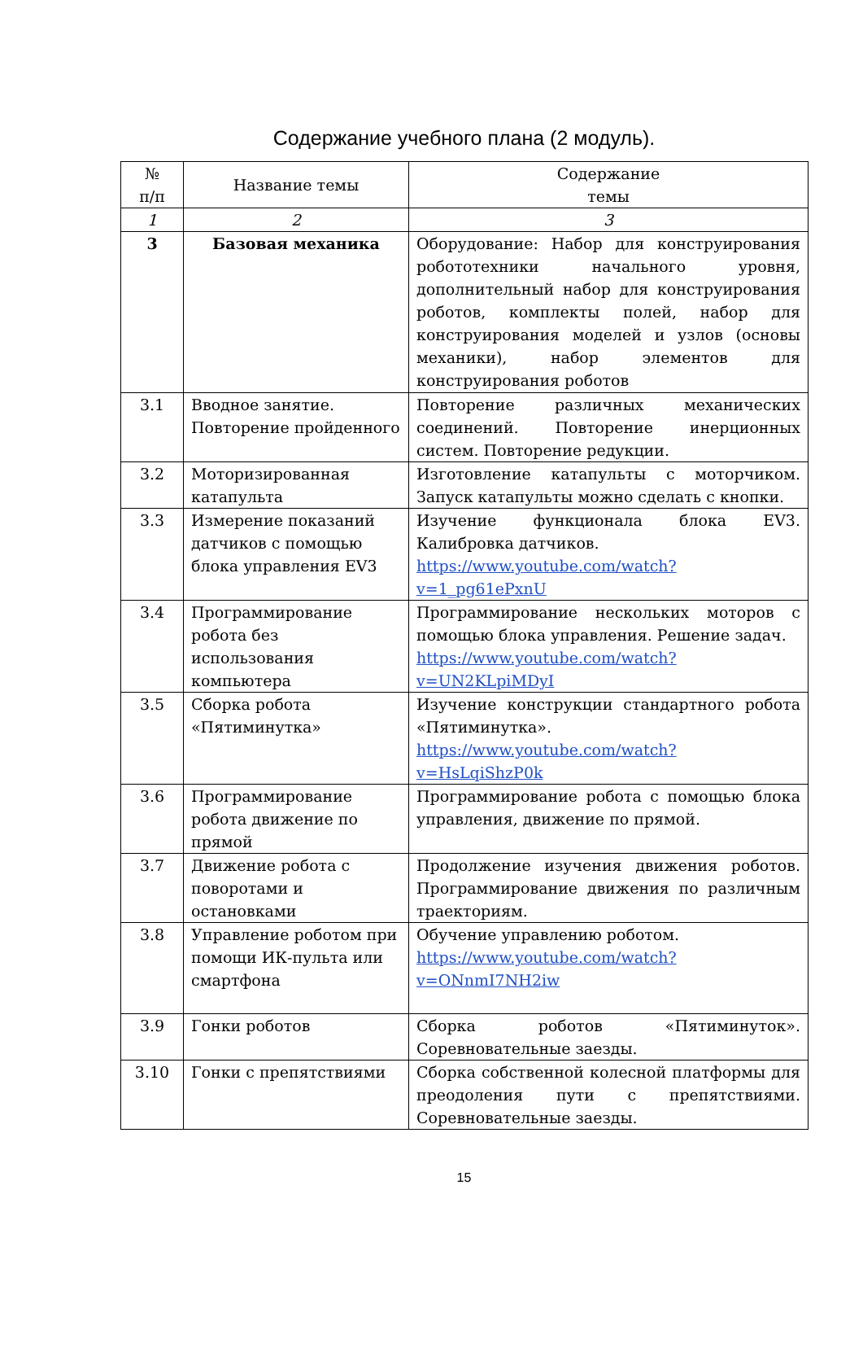Содержание учебного плана (2 модуль).
| № п/п | Название темы | Содержание темы |
| --- | --- | --- |
| 1 | 2 | 3 |
| 3 | Базовая механика | Оборудование: Набор для конструирования робототехники начального уровня, дополнительный набор для конструирования роботов, комплекты полей, набор для конструирования моделей и узлов (основы механики), набор элементов для конструирования роботов |
| 3.1 | Вводное занятие. Повторение пройденного | Повторение различных механических соединений. Повторение инерционных систем. Повторение редукции. |
| 3.2 | Моторизированная катапульта | Изготовление катапульты с моторчиком. Запуск катапульты можно сделать с кнопки. |
| 3.3 | Измерение показаний датчиков с помощью блока управления EV3 | Изучение функционала блока EV3. Калибровка датчиков. https://www.youtube.com/watch?v=1_pg61ePxnU |
| 3.4 | Программирование робота без использования компьютера | Программирование нескольких моторов с помощью блока управления. Решение задач. https://www.youtube.com/watch?v=UN2KLpiMDyI |
| 3.5 | Сборка робота «Пятиминутка» | Изучение конструкции стандартного робота «Пятиминутка». https://www.youtube.com/watch?v=HsLqiShzP0k |
| 3.6 | Программирование робота движение по прямой | Программирование робота с помощью блока управления, движение по прямой. |
| 3.7 | Движение робота с поворотами и остановками | Продолжение изучения движения роботов. Программирование движения по различным траекториям. |
| 3.8 | Управление роботом при помощи ИК-пульта или смартфона | Обучение управлению роботом. https://www.youtube.com/watch?v=ONnmI7NH2iw |
| 3.9 | Гонки роботов | Сборка роботов «Пятиминуток». Соревновательные заезды. |
| 3.10 | Гонки с препятствиями | Сборка собственной колесной платформы для преодоления пути с препятствиями. Соревновательные заезды. |
15